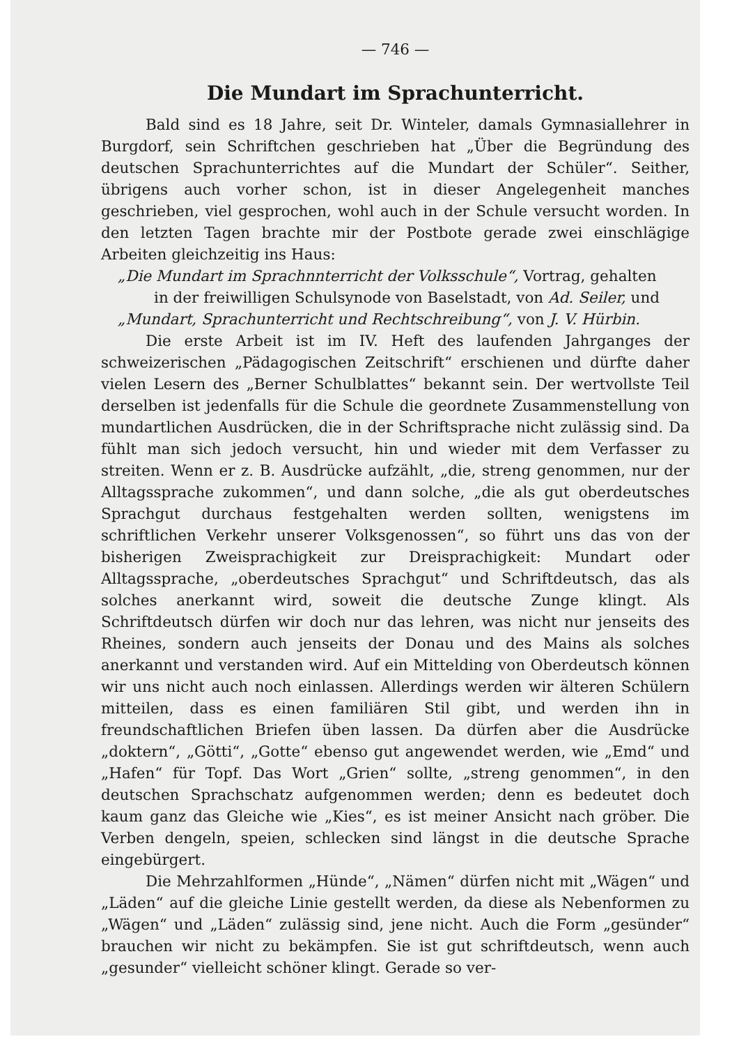— 746 —
Die Mundart im Sprachunterricht.
Bald sind es 18 Jahre, seit Dr. Winteler, damals Gymnasiallehrer in Burgdorf, sein Schriftchen geschrieben hat „Über die Begründung des deutschen Sprachunterrichtes auf die Mundart der Schüler“. Seither, übrigens auch vorher schon, ist in dieser Angelegenheit manches geschrieben, viel gesprochen, wohl auch in der Schule versucht worden. In den letzten Tagen brachte mir der Postbote gerade zwei einschlägige Arbeiten gleichzeitig ins Haus:
„Die Mundart im Sprachnnterricht der Volksschule“, Vortrag, gehalten
in der freiwilligen Schulsynode von Baselstadt, von Ad. Seiler, und
„Mundart, Sprachunterricht und Rechtschreibung“, von J. V. Hürbin.
Die erste Arbeit ist im IV. Heft des laufenden Jahrganges der schweizerischen „Pädagogischen Zeitschrift“ erschienen und dürfte daher vielen Lesern des „Berner Schulblattes“ bekannt sein. Der wertvollste Teil derselben ist jedenfalls für die Schule die geordnete Zusammenstellung von mundartlichen Ausdrücken, die in der Schriftsprache nicht zulässig sind. Da fühlt man sich jedoch versucht, hin und wieder mit dem Verfasser zu streiten. Wenn er z. B. Ausdrücke aufzählt, „die, streng genommen, nur der Alltagssprache zukommen“, und dann solche, „die als gut oberdeutsches Sprachgut durchaus festgehalten werden sollten, wenigstens im schriftlichen Verkehr unserer Volksgenossen“, so führt uns das von der bisherigen Zweisprachigkeit zur Dreisprachigkeit: Mundart oder Alltagssprache, „oberdeutsches Sprachgut“ und Schriftdeutsch, das als solches anerkannt wird, soweit die deutsche Zunge klingt. Als Schriftdeutsch dürfen wir doch nur das lehren, was nicht nur jenseits des Rheines, sondern auch jenseits der Donau und des Mains als solches anerkannt und verstanden wird. Auf ein Mittelding von Oberdeutsch können wir uns nicht auch noch einlassen. Allerdings werden wir älteren Schülern mitteilen, dass es einen familiären Stil gibt, und werden ihn in freundschaftlichen Briefen üben lassen. Da dürfen aber die Ausdrücke „doktern“, „Götti“, „Gotte“ ebenso gut angewendet werden, wie „Emd“ und „Hafen“ für Topf. Das Wort „Grien“ sollte, „streng genommen“, in den deutschen Sprachschatz aufgenommen werden; denn es bedeutet doch kaum ganz das Gleiche wie „Kies“, es ist meiner Ansicht nach gröber. Die Verben dengeln, speien, schlecken sind längst in die deutsche Sprache eingebürgert.
Die Mehrzahlformen „Hünde“, „Nämen“ dürfen nicht mit „Wägen“ und „Läden“ auf die gleiche Linie gestellt werden, da diese als Nebenformen zu „Wägen“ und „Läden“ zulässig sind, jene nicht. Auch die Form „gesünder“ brauchen wir nicht zu bekämpfen. Sie ist gut schriftdeutsch, wenn auch „gesunder“ vielleicht schöner klingt. Gerade so ver-